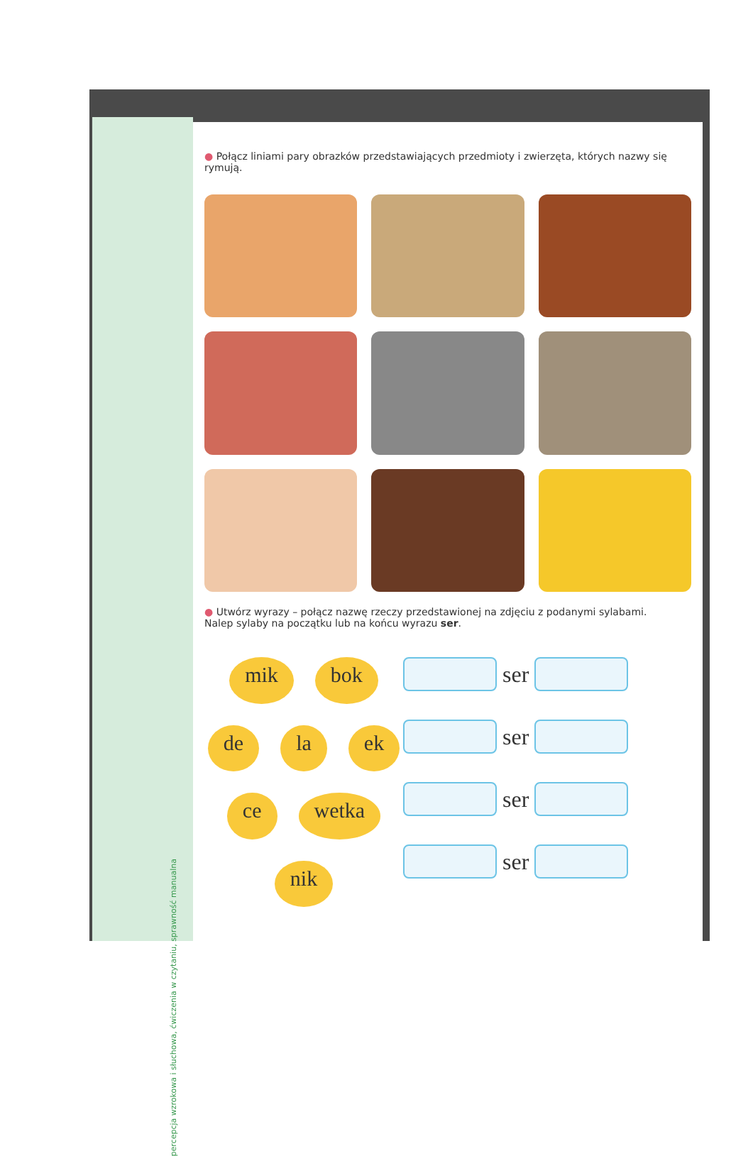percepcja wzrokowa i słuchowa, ćwiczenia w czytaniu, sprawność manualna
● Połącz liniami pary obrazków przedstawiających przedmioty i zwierzęta, których nazwy się rymują.
● Utwórz wyrazy – połącz nazwę rzeczy przedstawionej na zdjęciu z podanymi sylabami.
Nalep sylaby na początku lub na końcu wyrazu ser.
mik bok de la ek ce wetka nik
ser
ser
ser
ser